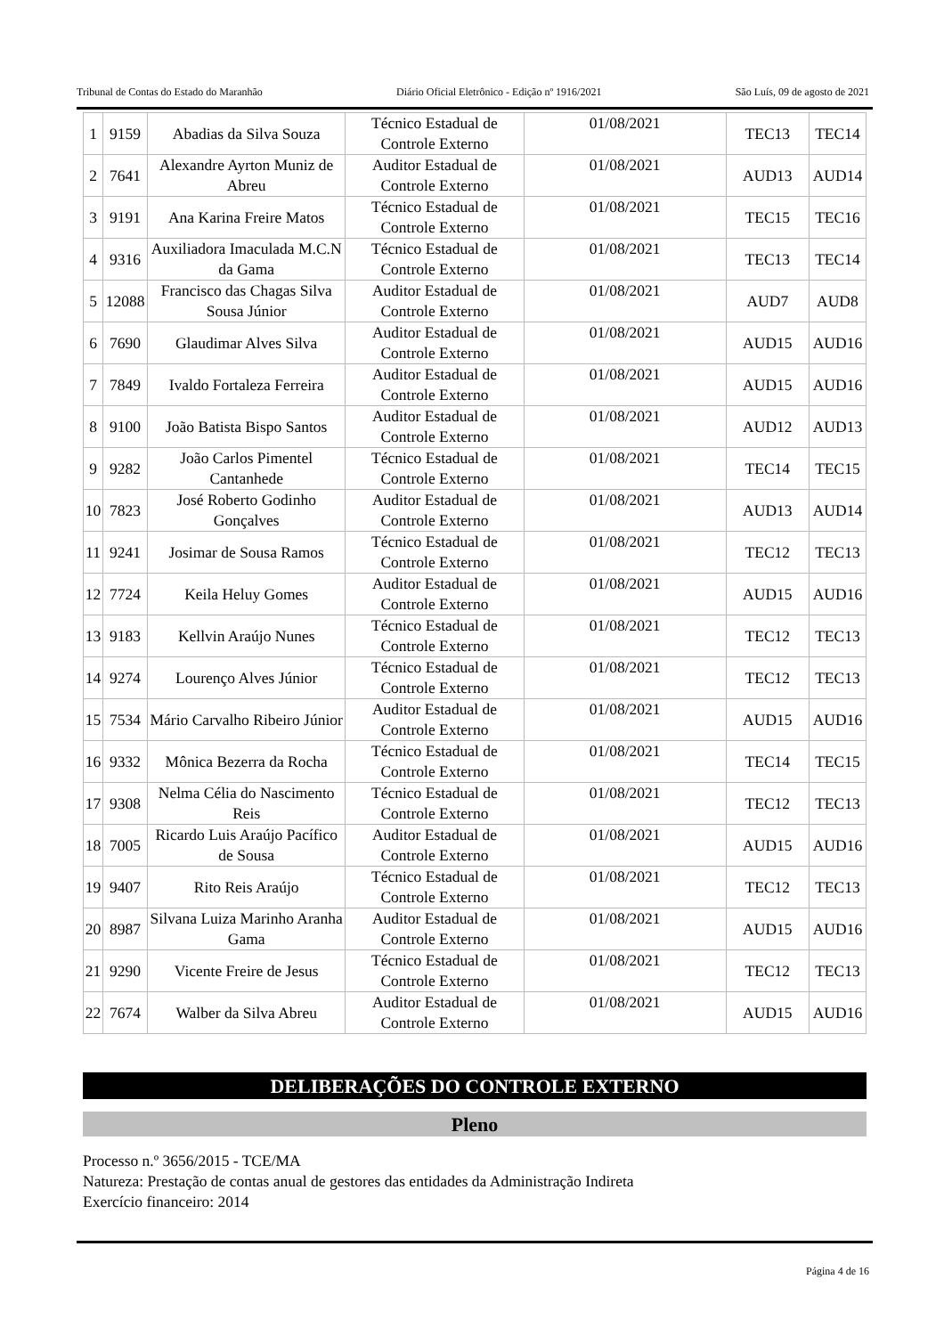Tribunal de Contas do Estado do Maranhão Diário Oficial Eletrônico - Edição nº 1916/2021 São Luís, 09 de agosto de 2021
| 1 | 9159 | Abadias da Silva Souza | Técnico Estadual de Controle Externo | 01/08/2021 | TEC13 | TEC14 |
| 2 | 7641 | Alexandre Ayrton Muniz de Abreu | Auditor Estadual de Controle Externo | 01/08/2021 | AUD13 | AUD14 |
| 3 | 9191 | Ana Karina Freire Matos | Técnico Estadual de Controle Externo | 01/08/2021 | TEC15 | TEC16 |
| 4 | 9316 | Auxiliadora Imaculada M.C.N da Gama | Técnico Estadual de Controle Externo | 01/08/2021 | TEC13 | TEC14 |
| 5 | 12088 | Francisco das Chagas Silva Sousa Júnior | Auditor Estadual de Controle Externo | 01/08/2021 | AUD7 | AUD8 |
| 6 | 7690 | Glaudimar Alves Silva | Auditor Estadual de Controle Externo | 01/08/2021 | AUD15 | AUD16 |
| 7 | 7849 | Ivaldo Fortaleza Ferreira | Auditor Estadual de Controle Externo | 01/08/2021 | AUD15 | AUD16 |
| 8 | 9100 | João Batista Bispo Santos | Auditor Estadual de Controle Externo | 01/08/2021 | AUD12 | AUD13 |
| 9 | 9282 | João Carlos Pimentel Cantanhede | Técnico Estadual de Controle Externo | 01/08/2021 | TEC14 | TEC15 |
| 10 | 7823 | José Roberto Godinho Gonçalves | Auditor Estadual de Controle Externo | 01/08/2021 | AUD13 | AUD14 |
| 11 | 9241 | Josimar de Sousa Ramos | Técnico Estadual de Controle Externo | 01/08/2021 | TEC12 | TEC13 |
| 12 | 7724 | Keila Heluy Gomes | Auditor Estadual de Controle Externo | 01/08/2021 | AUD15 | AUD16 |
| 13 | 9183 | Kellvin Araújo Nunes | Técnico Estadual de Controle Externo | 01/08/2021 | TEC12 | TEC13 |
| 14 | 9274 | Lourenço Alves Júnior | Técnico Estadual de Controle Externo | 01/08/2021 | TEC12 | TEC13 |
| 15 | 7534 | Mário Carvalho Ribeiro Júnior | Auditor Estadual de Controle Externo | 01/08/2021 | AUD15 | AUD16 |
| 16 | 9332 | Mônica Bezerra da Rocha | Técnico Estadual de Controle Externo | 01/08/2021 | TEC14 | TEC15 |
| 17 | 9308 | Nelma Célia do Nascimento Reis | Técnico Estadual de Controle Externo | 01/08/2021 | TEC12 | TEC13 |
| 18 | 7005 | Ricardo Luis Araújo Pacífico de Sousa | Auditor Estadual de Controle Externo | 01/08/2021 | AUD15 | AUD16 |
| 19 | 9407 | Rito Reis Araújo | Técnico Estadual de Controle Externo | 01/08/2021 | TEC12 | TEC13 |
| 20 | 8987 | Silvana Luiza Marinho Aranha Gama | Auditor Estadual de Controle Externo | 01/08/2021 | AUD15 | AUD16 |
| 21 | 9290 | Vicente Freire de Jesus | Técnico Estadual de Controle Externo | 01/08/2021 | TEC12 | TEC13 |
| 22 | 7674 | Walber da Silva Abreu | Auditor Estadual de Controle Externo | 01/08/2021 | AUD15 | AUD16 |
DELIBERAÇÕES DO CONTROLE EXTERNO
Pleno
Processo n.º 3656/2015 - TCE/MA
Natureza: Prestação de contas anual de gestores das entidades da Administração Indireta
Exercício financeiro: 2014
Página 4 de 16